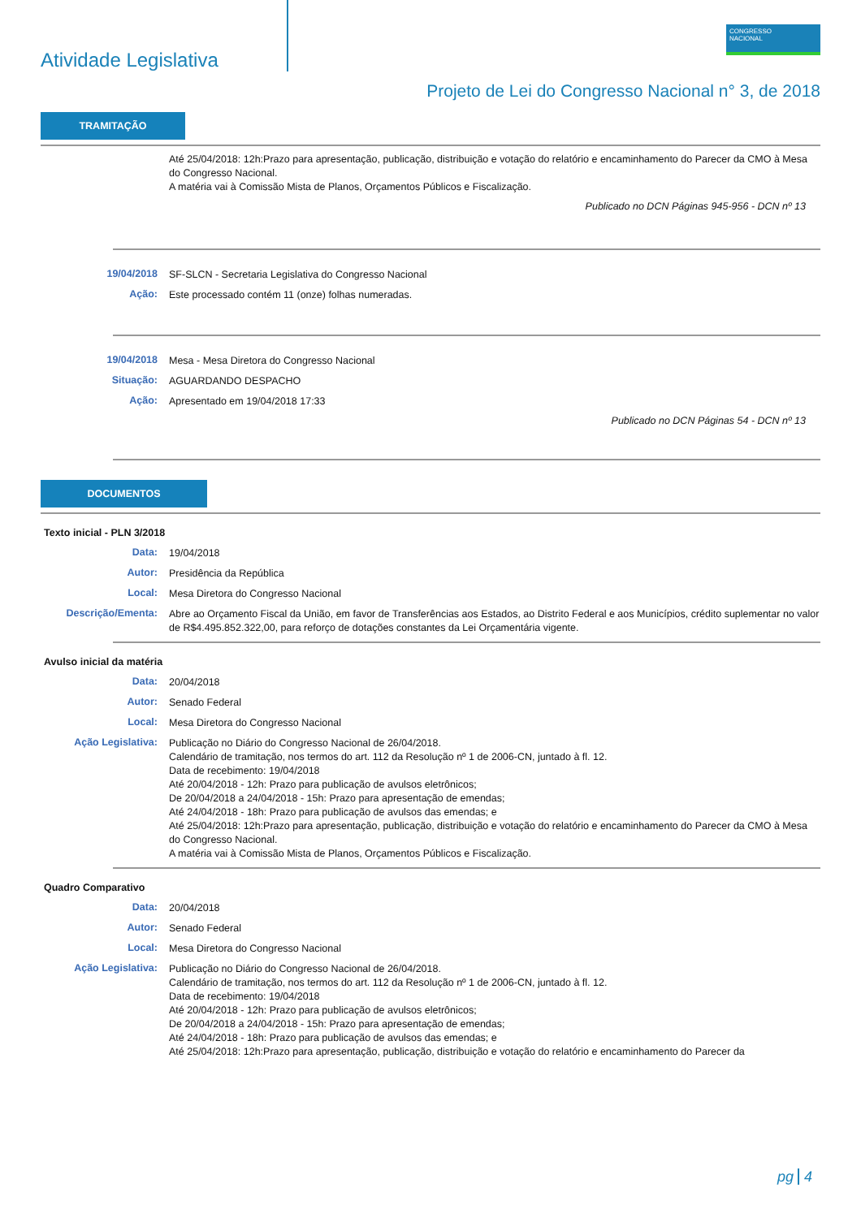Atividade Legislativa
CONGRESSO
NACIONAL
Projeto de Lei do Congresso Nacional n° 3, de 2018
TRAMITAÇÃO
Até 25/04/2018: 12h:Prazo para apresentação, publicação, distribuição e votação do relatório e encaminhamento do Parecer da CMO à Mesa do Congresso Nacional.
A matéria vai à Comissão Mista de Planos, Orçamentos Públicos e Fiscalização.
Publicado no DCN Páginas 945-956 - DCN nº 13
19/04/2018
SF-SLCN - Secretaria Legislativa do Congresso Nacional
Ação:
Este processado contém 11 (onze) folhas numeradas.
19/04/2018
Mesa - Mesa Diretora do Congresso Nacional
Situação:
AGUARDANDO DESPACHO
Ação:
Apresentado em 19/04/2018 17:33
Publicado no DCN Páginas 54 - DCN nº 13
DOCUMENTOS
Texto inicial - PLN 3/2018
Data:
19/04/2018
Autor:
Presidência da República
Local:
Mesa Diretora do Congresso Nacional
Descrição/Ementa:
Abre ao Orçamento Fiscal da União, em favor de Transferências aos Estados, ao Distrito Federal e aos Municípios, crédito suplementar no valor de R$4.495.852.322,00, para reforço de dotações constantes da Lei Orçamentária vigente.
Avulso inicial da matéria
Data:
20/04/2018
Autor:
Senado Federal
Local:
Mesa Diretora do Congresso Nacional
Ação Legislativa:
Publicação no Diário do Congresso Nacional de 26/04/2018.
Calendário de tramitação, nos termos do art. 112 da Resolução nº 1 de 2006-CN, juntado à fl. 12.
Data de recebimento: 19/04/2018
Até 20/04/2018 - 12h: Prazo para publicação de avulsos eletrônicos;
De 20/04/2018 a 24/04/2018 - 15h: Prazo para apresentação de emendas;
Até 24/04/2018 - 18h: Prazo para publicação de avulsos das emendas; e
Até 25/04/2018: 12h:Prazo para apresentação, publicação, distribuição e votação do relatório e encaminhamento do Parecer da CMO à Mesa do Congresso Nacional.
A matéria vai à Comissão Mista de Planos, Orçamentos Públicos e Fiscalização.
Quadro Comparativo
Data:
20/04/2018
Autor:
Senado Federal
Local:
Mesa Diretora do Congresso Nacional
Ação Legislativa:
Publicação no Diário do Congresso Nacional de 26/04/2018.
Calendário de tramitação, nos termos do art. 112 da Resolução nº 1 de 2006-CN, juntado à fl. 12.
Data de recebimento: 19/04/2018
Até 20/04/2018 - 12h: Prazo para publicação de avulsos eletrônicos;
De 20/04/2018 a 24/04/2018 - 15h: Prazo para apresentação de emendas;
Até 24/04/2018 - 18h: Prazo para publicação de avulsos das emendas; e
Até 25/04/2018: 12h:Prazo para apresentação, publicação, distribuição e votação do relatório e encaminhamento do Parecer da
pg 4